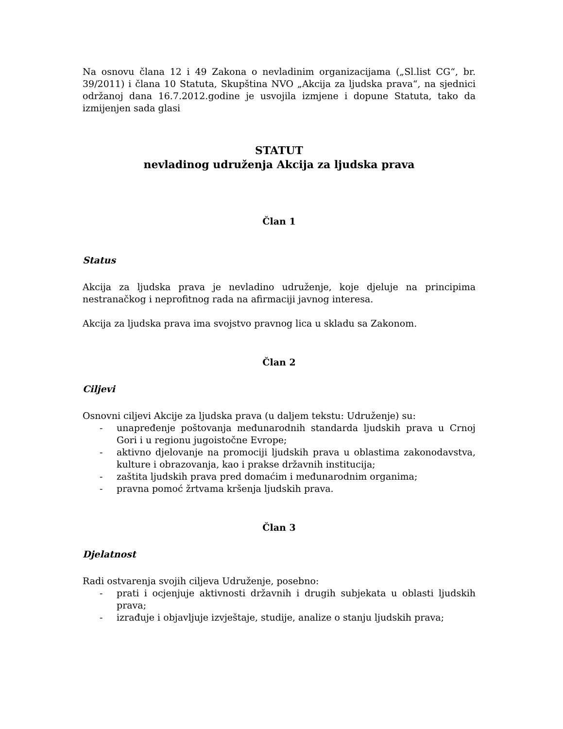Na osnovu člana 12 i 49 Zakona o nevladinim organizacijama („Sl.list CG“, br. 39/2011) i člana 10 Statuta, Skupština NVO „Akcija za ljudska prava“, na sjednici održanoj dana 16.7.2012.godine je usvojila izmjene i dopune Statuta, tako da izmijenjen sada glasi
STATUT
nevladinog udruženja Akcija za ljudska prava
Član 1
Status
Akcija za ljudska prava je nevladino udruženje, koje djeluje na principima nestranačkog i neprofitnog rada na afirmaciji javnog interesa.
Akcija za ljudska prava ima svojstvo pravnog lica u skladu sa Zakonom.
Član 2
Ciljevi
Osnovni ciljevi Akcije za ljudska prava (u daljem tekstu: Udruženje) su:
- unapređenje poštovanja međunarodnih standarda ljudskih prava u Crnoj Gori i u regionu jugoistočne Evrope;
- aktivno djelovanje na promociji ljudskih prava u oblastima zakonodavstva, kulture i obrazovanja, kao i prakse državnih institucija;
- zaštita ljudskih prava pred domaćim i međunarodnim organima;
- pravna pomoć žrtvama kršenja ljudskih prava.
Član 3
Djelatnost
Radi ostvarenja svojih ciljeva Udruženje, posebno:
- prati i ocjenjuje aktivnosti državnih i drugih subjekata u oblasti ljudskih prava;
- izrađuje i objavljuje izvještaje, studije, analize o stanju ljudskih prava;